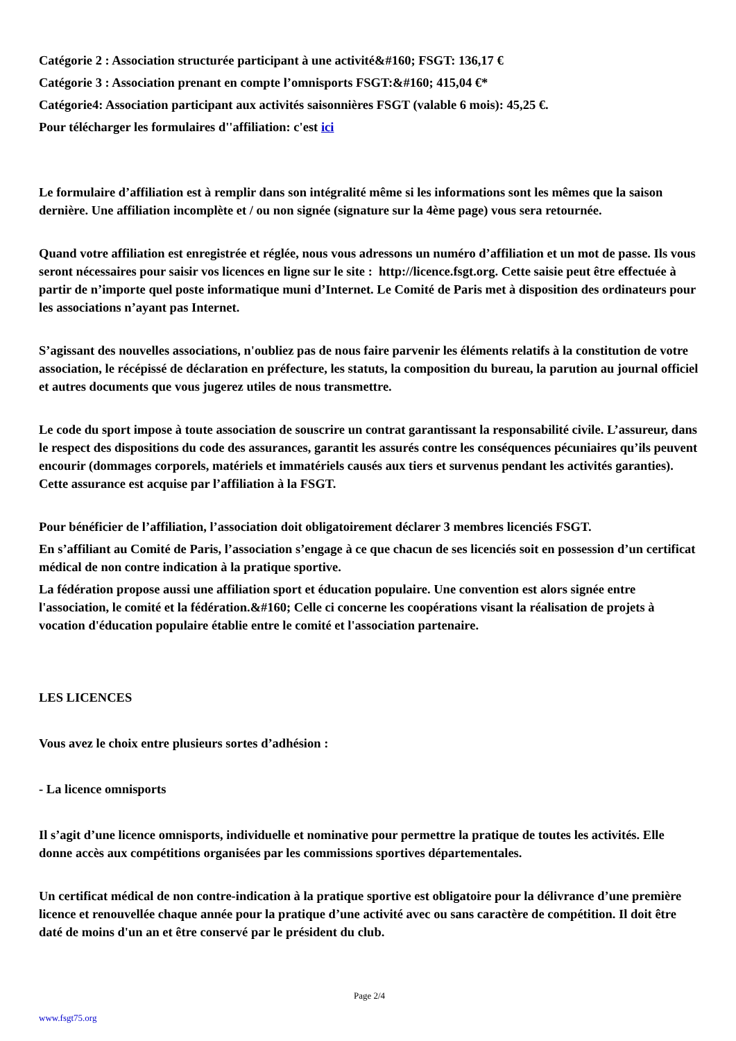Catégorie 2 : Association structurée participant à une activité&#160; FSGT: 136,17 €
Catégorie 3 : Association prenant en compte l’omnisports FSGT:&#160; 415,04 €*
Catégorie4: Association participant aux activités saisonnières FSGT (valable 6 mois): 45,25 €.
Pour télécharger les formulaires d''affiliation: c'est ici
Le formulaire d’affiliation est à remplir dans son intégralité même si les informations sont les mêmes que la saison dernière. Une affiliation incomplète et / ou non signée (signature sur la 4ème page) vous sera retournée.
Quand votre affiliation est enregistrée et réglée, nous vous adressons un numéro d’affiliation et un mot de passe. Ils vous seront nécessaires pour saisir vos licences en ligne sur le site : http://licence.fsgt.org. Cette saisie peut être effectuée à partir de n’importe quel poste informatique muni d’Internet. Le Comité de Paris met à disposition des ordinateurs pour les associations n’ayant pas Internet.
S’agissant des nouvelles associations, n'oubliez pas de nous faire parvenir les éléments relatifs à la constitution de votre association, le récépissé de déclaration en préfecture, les statuts, la composition du bureau, la parution au journal officiel et autres documents que vous jugerez utiles de nous transmettre.
Le code du sport impose à toute association de souscrire un contrat garantissant la responsabilité civile. L’assureur, dans le respect des dispositions du code des assurances, garantit les assurés contre les conséquences pécuniaires qu’ils peuvent encourir (dommages corporels, matériels et immatériels causés aux tiers et survenus pendant les activités garanties). Cette assurance est acquise par l’affiliation à la FSGT.
Pour bénéficier de l’affiliation, l’association doit obligatoirement déclarer 3 membres licenciés FSGT.
En s’affiliant au Comité de Paris, l’association s’engage à ce que chacun de ses licenciés soit en possession d’un certificat médical de non contre indication à la pratique sportive.
La fédération propose aussi une affiliation sport et éducation populaire. Une convention est alors signée entre l'association, le comité et la fédération.&#160; Celle ci concerne les coopérations visant la réalisation de projets à vocation d'éducation populaire établie entre le comité et l'association partenaire.
LES LICENCES
Vous avez le choix entre plusieurs sortes d’adhésion :
- La licence omnisports
Il s’agit d’une licence omnisports, individuelle et nominative pour permettre la pratique de toutes les activités. Elle donne accès aux compétitions organisées par les commissions sportives départementales.
Un certificat médical de non contre-indication à la pratique sportive est obligatoire pour la délivrance d’une première licence et renouvellée chaque année pour la pratique d’une activité avec ou sans caractère de compétition. Il doit être daté de moins d'un an et être conservé par le président du club.
Page 2/4
www.fsgt75.org